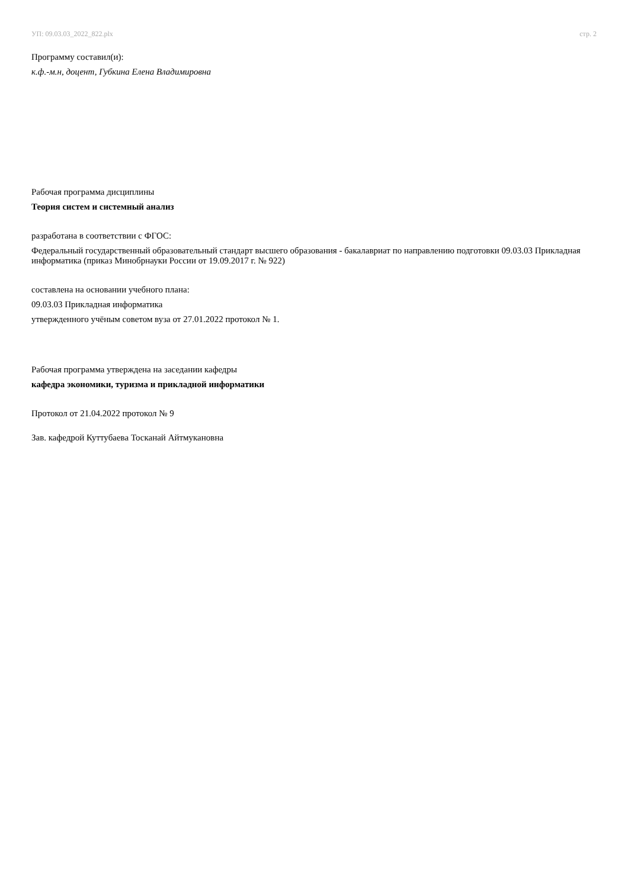УП: 09.03.03_2022_822.plx стр. 2
Программу составил(и):
к.ф.-м.н, доцент, Губкина Елена Владимировна
Рабочая программа дисциплины
Теория систем и системный анализ
разработана в соответствии с ФГОС:
Федеральный государственный образовательный стандарт высшего образования - бакалавриат по направлению подготовки 09.03.03 Прикладная информатика (приказ Минобрнауки России от 19.09.2017 г. № 922)
составлена на основании учебного плана:
09.03.03 Прикладная информатика
утвержденного учёным советом вуза от 27.01.2022 протокол № 1.
Рабочая программа утверждена на заседании кафедры
кафедра экономики, туризма и прикладной информатики
Протокол от 21.04.2022 протокол № 9
Зав. кафедрой Куттубаева Тосканай Айтмукановна